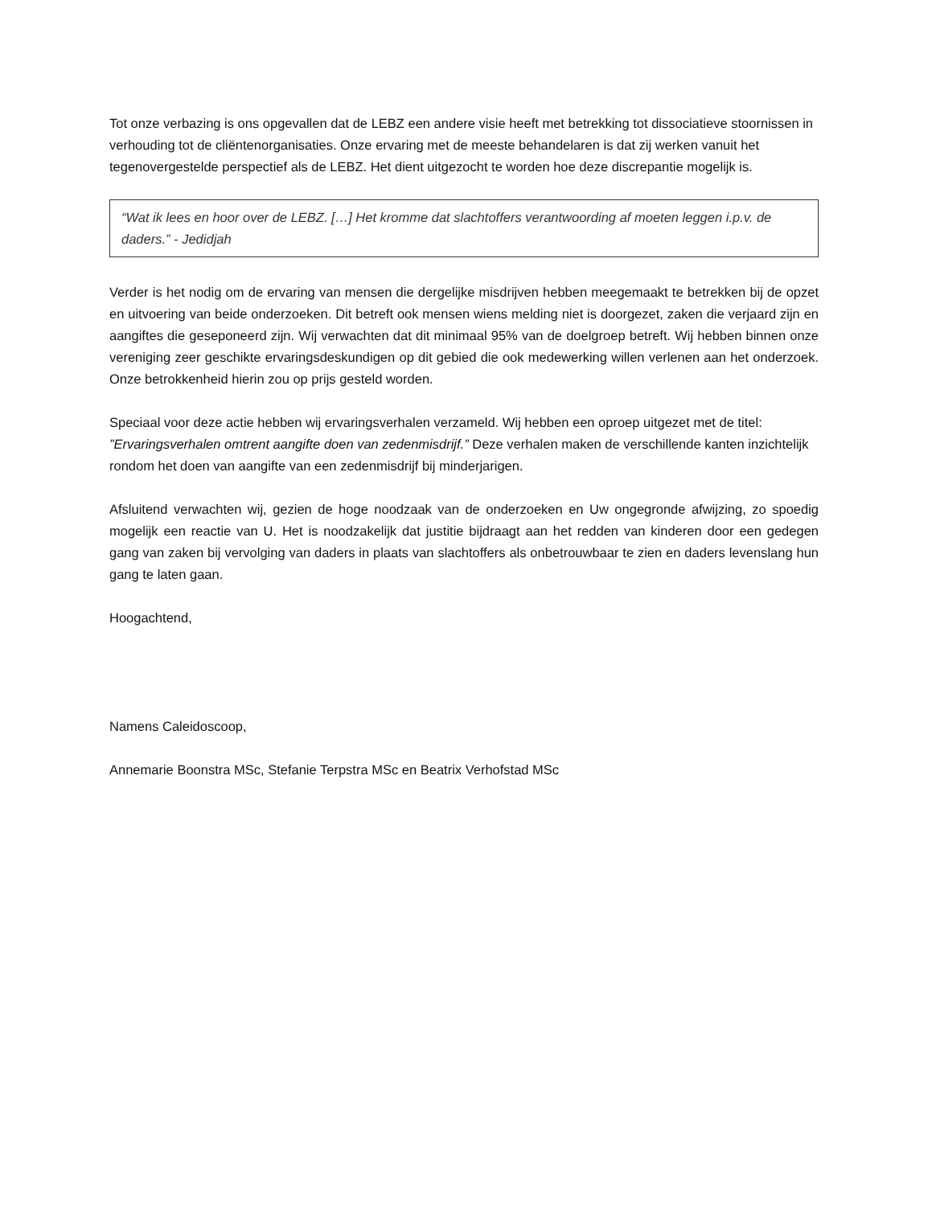Tot onze verbazing is ons opgevallen dat de LEBZ een andere visie heeft met betrekking tot dissociatieve stoornissen in verhouding tot de cliëntenorganisaties. Onze ervaring met de meeste behandelaren is dat zij werken vanuit het tegenovergestelde perspectief als de LEBZ. Het dient uitgezocht te worden hoe deze discrepantie mogelijk is.
“Wat ik lees en hoor over de LEBZ. […] Het kromme dat slachtoffers verantwoording af moeten leggen i.p.v. de daders.” - Jedidjah
Verder is het nodig om de ervaring van mensen die dergelijke misdrijven hebben meegemaakt te betrekken bij de opzet en uitvoering van beide onderzoeken. Dit betreft ook mensen wiens melding niet is doorgezet, zaken die verjaard zijn en aangiftes die geseponeerd zijn. Wij verwachten dat dit minimaal 95% van de doelgroep betreft. Wij hebben binnen onze vereniging zeer geschikte ervaringsdeskundigen op dit gebied die ook medewerking willen verlenen aan het onderzoek. Onze betrokkenheid hierin zou op prijs gesteld worden.
Speciaal voor deze actie hebben wij ervaringsverhalen verzameld. Wij hebben een oproep uitgezet met de titel: ”Ervaringsverhalen omtrent aangifte doen van zedenmisdrijf.” Deze verhalen maken de verschillende kanten inzichtelijk rondom het doen van aangifte van een zedenmisdrijf bij minderjarigen.
Afsluitend verwachten wij, gezien de hoge noodzaak van de onderzoeken en Uw ongegronde afwijzing, zo spoedig mogelijk een reactie van U. Het is noodzakelijk dat justitie bijdraagt aan het redden van kinderen door een gedegen gang van zaken bij vervolging van daders in plaats van slachtoffers als onbetrouwbaar te zien en daders levenslang hun gang te laten gaan.
Hoogachtend,
Namens Caleidoscoop,
Annemarie Boonstra MSc, Stefanie Terpstra MSc en Beatrix Verhofstad MSc